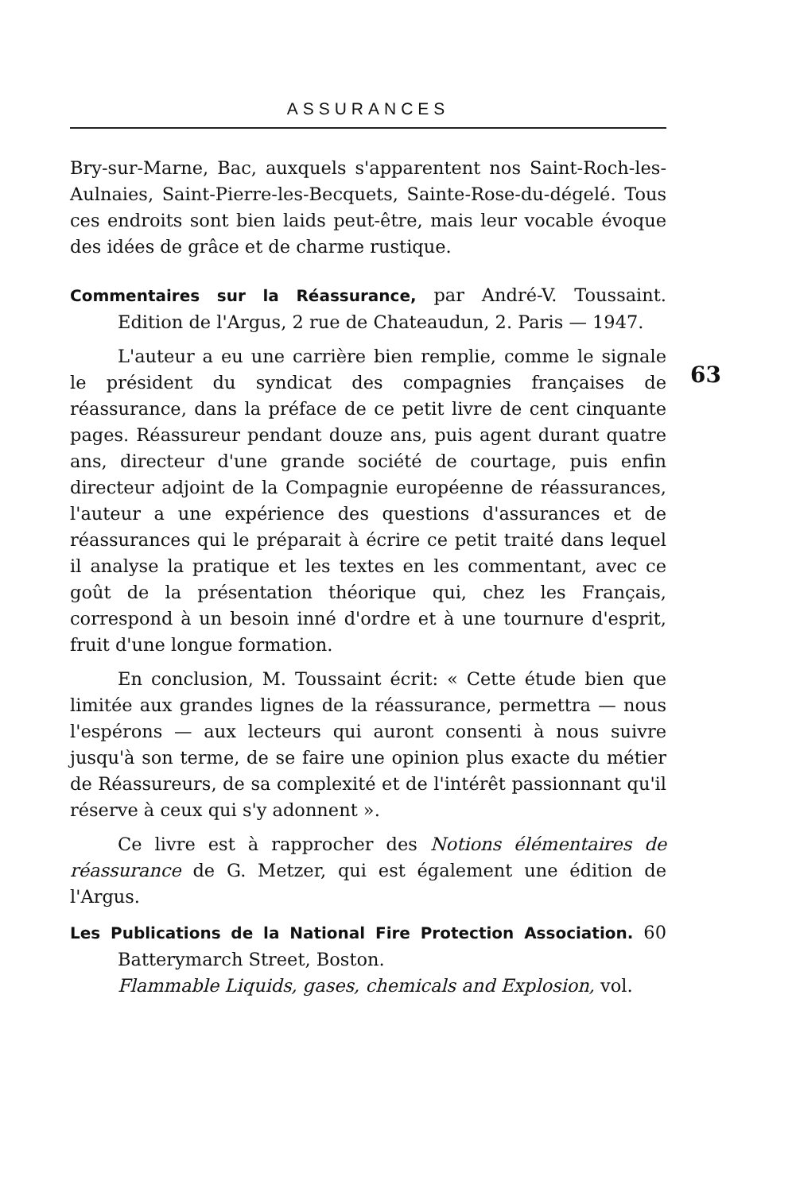ASSURANCES
63
Bry-sur-Marne, Bac, auxquels s'apparentent nos Saint-Roch-les-Aulnaies, Saint-Pierre-les-Becquets, Sainte-Rose-du-dégelé. Tous ces endroits sont bien laids peut-être, mais leur vocable évoque des idées de grâce et de charme rustique.
Commentaires sur la Réassurance, par André-V. Toussaint. Edition de l'Argus, 2 rue de Chateaudun, 2. Paris — 1947.
L'auteur a eu une carrière bien remplie, comme le signale le président du syndicat des compagnies françaises de réassurance, dans la préface de ce petit livre de cent cinquante pages. Réassureur pendant douze ans, puis agent durant quatre ans, directeur d'une grande société de courtage, puis enfin directeur adjoint de la Compagnie européenne de réassurances, l'auteur a une expérience des questions d'assurances et de réassurances qui le préparait à écrire ce petit traité dans lequel il analyse la pratique et les textes en les commentant, avec ce goût de la présentation théorique qui, chez les Français, correspond à un besoin inné d'ordre et à une tournure d'esprit, fruit d'une longue formation.
En conclusion, M. Toussaint écrit: « Cette étude bien que limitée aux grandes lignes de la réassurance, permettra — nous l'espérons — aux lecteurs qui auront consenti à nous suivre jusqu'à son terme, de se faire une opinion plus exacte du métier de Réassureurs, de sa complexité et de l'intérêt passionnant qu'il réserve à ceux qui s'y adonnent ».
Ce livre est à rapprocher des Notions élémentaires de réassurance de G. Metzer, qui est également une édition de l'Argus.
Les Publications de la National Fire Protection Association. 60 Batterymarch Street, Boston.
Flammable Liquids, gases, chemicals and Explosion, vol.